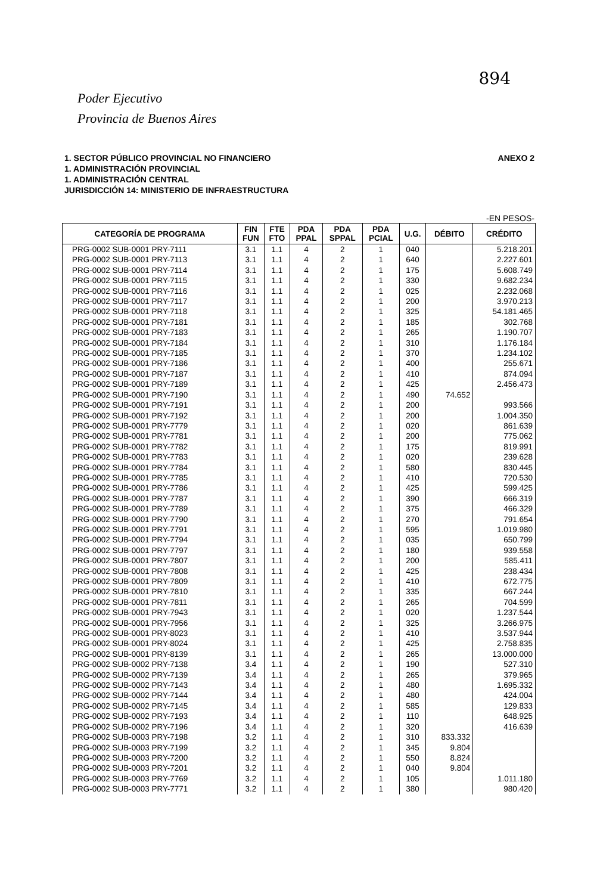894
Poder Ejecutivo
Provincia de Buenos Aires
1. SECTOR PÚBLICO PROVINCIAL NO FINANCIERO
1. ADMINISTRACIÓN PROVINCIAL
1. ADMINISTRACIÓN CENTRAL
JURISDICCIÓN 14: MINISTERIO DE INFRAESTRUCTURA
ANEXO 2
-EN PESOS-
| CATEGORÍA DE PROGRAMA | FIN FUN | FTE FTO | PDA PPAL | PDA SPPAL | PDA PCIAL | U.G. | DÉBITO | CRÉDITO |
| --- | --- | --- | --- | --- | --- | --- | --- | --- |
| PRG-0002 SUB-0001 PRY-7111 | 3.1 | 1.1 | 4 | 2 | 1 | 040 | | 5.218.201 |
| PRG-0002 SUB-0001 PRY-7113 | 3.1 | 1.1 | 4 | 2 | 1 | 640 | | 2.227.601 |
| PRG-0002 SUB-0001 PRY-7114 | 3.1 | 1.1 | 4 | 2 | 1 | 175 | | 5.608.749 |
| PRG-0002 SUB-0001 PRY-7115 | 3.1 | 1.1 | 4 | 2 | 1 | 330 | | 9.682.234 |
| PRG-0002 SUB-0001 PRY-7116 | 3.1 | 1.1 | 4 | 2 | 1 | 025 | | 2.232.068 |
| PRG-0002 SUB-0001 PRY-7117 | 3.1 | 1.1 | 4 | 2 | 1 | 200 | | 3.970.213 |
| PRG-0002 SUB-0001 PRY-7118 | 3.1 | 1.1 | 4 | 2 | 1 | 325 | | 54.181.465 |
| PRG-0002 SUB-0001 PRY-7181 | 3.1 | 1.1 | 4 | 2 | 1 | 185 | | 302.768 |
| PRG-0002 SUB-0001 PRY-7183 | 3.1 | 1.1 | 4 | 2 | 1 | 265 | | 1.190.707 |
| PRG-0002 SUB-0001 PRY-7184 | 3.1 | 1.1 | 4 | 2 | 1 | 310 | | 1.176.184 |
| PRG-0002 SUB-0001 PRY-7185 | 3.1 | 1.1 | 4 | 2 | 1 | 370 | | 1.234.102 |
| PRG-0002 SUB-0001 PRY-7186 | 3.1 | 1.1 | 4 | 2 | 1 | 400 | | 255.671 |
| PRG-0002 SUB-0001 PRY-7187 | 3.1 | 1.1 | 4 | 2 | 1 | 410 | | 874.094 |
| PRG-0002 SUB-0001 PRY-7189 | 3.1 | 1.1 | 4 | 2 | 1 | 425 | | 2.456.473 |
| PRG-0002 SUB-0001 PRY-7190 | 3.1 | 1.1 | 4 | 2 | 1 | 490 | 74.652 | |
| PRG-0002 SUB-0001 PRY-7191 | 3.1 | 1.1 | 4 | 2 | 1 | 200 | | 993.566 |
| PRG-0002 SUB-0001 PRY-7192 | 3.1 | 1.1 | 4 | 2 | 1 | 200 | | 1.004.350 |
| PRG-0002 SUB-0001 PRY-7779 | 3.1 | 1.1 | 4 | 2 | 1 | 020 | | 861.639 |
| PRG-0002 SUB-0001 PRY-7781 | 3.1 | 1.1 | 4 | 2 | 1 | 200 | | 775.062 |
| PRG-0002 SUB-0001 PRY-7782 | 3.1 | 1.1 | 4 | 2 | 1 | 175 | | 819.991 |
| PRG-0002 SUB-0001 PRY-7783 | 3.1 | 1.1 | 4 | 2 | 1 | 020 | | 239.628 |
| PRG-0002 SUB-0001 PRY-7784 | 3.1 | 1.1 | 4 | 2 | 1 | 580 | | 830.445 |
| PRG-0002 SUB-0001 PRY-7785 | 3.1 | 1.1 | 4 | 2 | 1 | 410 | | 720.530 |
| PRG-0002 SUB-0001 PRY-7786 | 3.1 | 1.1 | 4 | 2 | 1 | 425 | | 599.425 |
| PRG-0002 SUB-0001 PRY-7787 | 3.1 | 1.1 | 4 | 2 | 1 | 390 | | 666.319 |
| PRG-0002 SUB-0001 PRY-7789 | 3.1 | 1.1 | 4 | 2 | 1 | 375 | | 466.329 |
| PRG-0002 SUB-0001 PRY-7790 | 3.1 | 1.1 | 4 | 2 | 1 | 270 | | 791.654 |
| PRG-0002 SUB-0001 PRY-7791 | 3.1 | 1.1 | 4 | 2 | 1 | 595 | | 1.019.980 |
| PRG-0002 SUB-0001 PRY-7794 | 3.1 | 1.1 | 4 | 2 | 1 | 035 | | 650.799 |
| PRG-0002 SUB-0001 PRY-7797 | 3.1 | 1.1 | 4 | 2 | 1 | 180 | | 939.558 |
| PRG-0002 SUB-0001 PRY-7807 | 3.1 | 1.1 | 4 | 2 | 1 | 200 | | 585.411 |
| PRG-0002 SUB-0001 PRY-7808 | 3.1 | 1.1 | 4 | 2 | 1 | 425 | | 238.434 |
| PRG-0002 SUB-0001 PRY-7809 | 3.1 | 1.1 | 4 | 2 | 1 | 410 | | 672.775 |
| PRG-0002 SUB-0001 PRY-7810 | 3.1 | 1.1 | 4 | 2 | 1 | 335 | | 667.244 |
| PRG-0002 SUB-0001 PRY-7811 | 3.1 | 1.1 | 4 | 2 | 1 | 265 | | 704.599 |
| PRG-0002 SUB-0001 PRY-7943 | 3.1 | 1.1 | 4 | 2 | 1 | 020 | | 1.237.544 |
| PRG-0002 SUB-0001 PRY-7956 | 3.1 | 1.1 | 4 | 2 | 1 | 325 | | 3.266.975 |
| PRG-0002 SUB-0001 PRY-8023 | 3.1 | 1.1 | 4 | 2 | 1 | 410 | | 3.537.944 |
| PRG-0002 SUB-0001 PRY-8024 | 3.1 | 1.1 | 4 | 2 | 1 | 425 | | 2.758.835 |
| PRG-0002 SUB-0001 PRY-8139 | 3.1 | 1.1 | 4 | 2 | 1 | 265 | | 13.000.000 |
| PRG-0002 SUB-0002 PRY-7138 | 3.4 | 1.1 | 4 | 2 | 1 | 190 | | 527.310 |
| PRG-0002 SUB-0002 PRY-7139 | 3.4 | 1.1 | 4 | 2 | 1 | 265 | | 379.965 |
| PRG-0002 SUB-0002 PRY-7143 | 3.4 | 1.1 | 4 | 2 | 1 | 480 | | 1.695.332 |
| PRG-0002 SUB-0002 PRY-7144 | 3.4 | 1.1 | 4 | 2 | 1 | 480 | | 424.004 |
| PRG-0002 SUB-0002 PRY-7145 | 3.4 | 1.1 | 4 | 2 | 1 | 585 | | 129.833 |
| PRG-0002 SUB-0002 PRY-7193 | 3.4 | 1.1 | 4 | 2 | 1 | 110 | | 648.925 |
| PRG-0002 SUB-0002 PRY-7196 | 3.4 | 1.1 | 4 | 2 | 1 | 320 | | 416.639 |
| PRG-0002 SUB-0003 PRY-7198 | 3.2 | 1.1 | 4 | 2 | 1 | 310 | 833.332 | |
| PRG-0002 SUB-0003 PRY-7199 | 3.2 | 1.1 | 4 | 2 | 1 | 345 | 9.804 | |
| PRG-0002 SUB-0003 PRY-7200 | 3.2 | 1.1 | 4 | 2 | 1 | 550 | 8.824 | |
| PRG-0002 SUB-0003 PRY-7201 | 3.2 | 1.1 | 4 | 2 | 1 | 040 | 9.804 | |
| PRG-0002 SUB-0003 PRY-7769 | 3.2 | 1.1 | 4 | 2 | 1 | 105 | | 1.011.180 |
| PRG-0002 SUB-0003 PRY-7771 | 3.2 | 1.1 | 4 | 2 | 1 | 380 | | 980.420 |